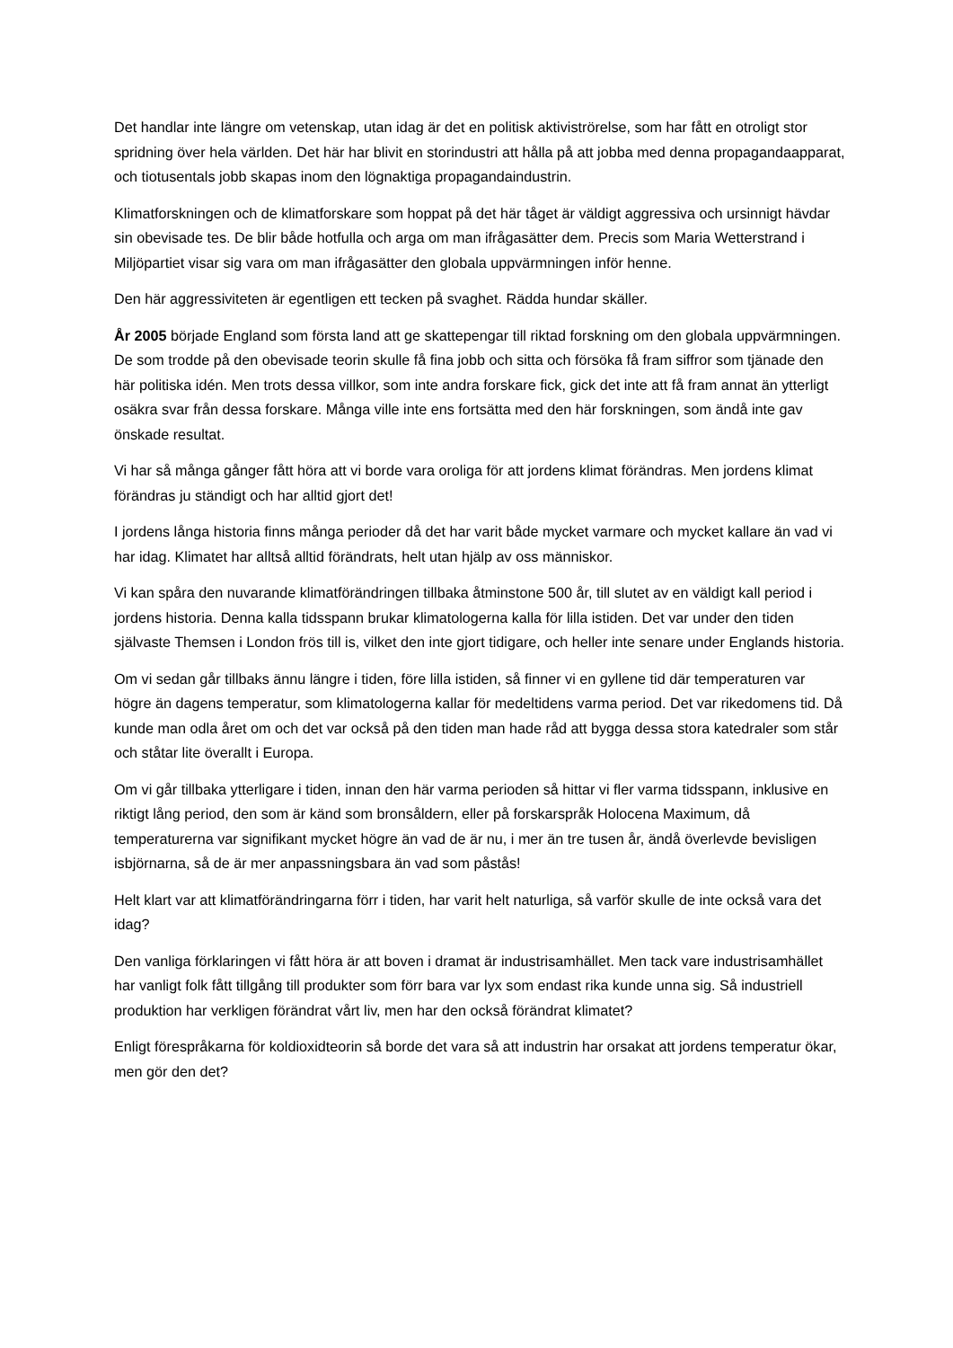Det handlar inte längre om vetenskap, utan idag är det en politisk aktiviströrelse, som har fått en otroligt stor spridning över hela världen. Det här har blivit en storindustri att hålla på att jobba med denna propagandaapparat, och tiotusentals jobb skapas inom den lögnaktiga propagandaindustrin.
Klimatforskningen och de klimatforskare som hoppat på det här tåget är väldigt aggressiva och ursinnigt hävdar sin obevisade tes. De blir både hotfulla och arga om man ifrågasätter dem. Precis som Maria Wetterstrand i Miljöpartiet visar sig vara om man ifrågasätter den globala uppvärmningen inför henne.
Den här aggressiviteten är egentligen ett tecken på svaghet. Rädda hundar skäller.
År 2005 började England som första land att ge skattepengar till riktad forskning om den globala uppvärmningen. De som trodde på den obevisade teorin skulle få fina jobb och sitta och försöka få fram siffror som tjänade den här politiska idén. Men trots dessa villkor, som inte andra forskare fick, gick det inte att få fram annat än ytterligt osäkra svar från dessa forskare. Många ville inte ens fortsätta med den här forskningen, som ändå inte gav önskade resultat.
Vi har så många gånger fått höra att vi borde vara oroliga för att jordens klimat förändras. Men jordens klimat förändras ju ständigt och har alltid gjort det!
I jordens långa historia finns många perioder då det har varit både mycket varmare och mycket kallare än vad vi har idag. Klimatet har alltså alltid förändrats, helt utan hjälp av oss människor.
Vi kan spåra den nuvarande klimatförändringen tillbaka åtminstone 500 år, till slutet av en väldigt kall period i jordens historia. Denna kalla tidsspann brukar klimatologerna kalla för lilla istiden. Det var under den tiden självaste Themsen i London frös till is, vilket den inte gjort tidigare, och heller inte senare under Englands historia.
Om vi sedan går tillbaks ännu längre i tiden, före lilla istiden, så finner vi en gyllene tid där temperaturen var högre än dagens temperatur, som klimatologerna kallar för medeltidens varma period. Det var rikedomens tid. Då kunde man odla året om och det var också på den tiden man hade råd att bygga dessa stora katedraler som står och ståtar lite överallt i Europa.
Om vi går tillbaka ytterligare i tiden, innan den här varma perioden så hittar vi fler varma tidsspann, inklusive en riktigt lång period, den som är känd som bronsåldern, eller på forskarspråk Holocena Maximum, då temperaturerna var signifikant mycket högre än vad de är nu, i mer än tre tusen år, ändå överlevde bevisligen isbjörnarna, så de är mer anpassningsbara än vad som påstås!
Helt klart var att klimatförändringarna förr i tiden, har varit helt naturliga, så varför skulle de inte också vara det idag?
Den vanliga förklaringen vi fått höra är att boven i dramat är industrisamhället. Men tack vare industrisamhället har vanligt folk fått tillgång till produkter som förr bara var lyx som endast rika kunde unna sig. Så industriell produktion har verkligen förändrat vårt liv, men har den också förändrat klimatet?
Enligt förespråkarna för koldioxidteorin så borde det vara så att industrin har orsakat att jordens temperatur ökar, men gör den det?